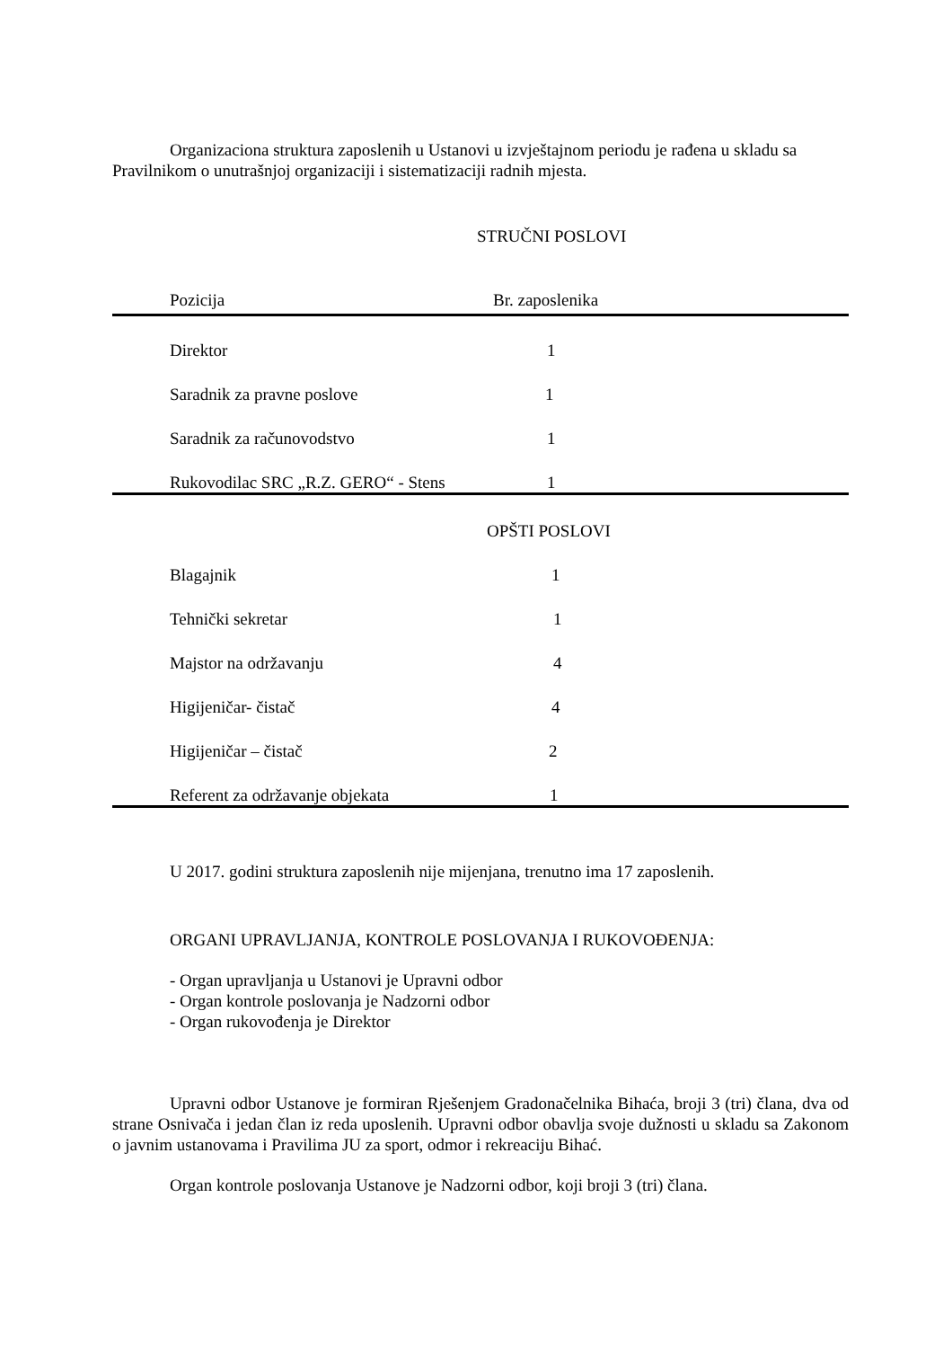Organizaciona struktura zaposlenih u Ustanovi u izvještajnom periodu je rađena u skladu sa Pravilnikom o unutrašnjoj organizaciji i sistematizaciji radnih mjesta.
STRUČNI POSLOVI
| Pozicija | Br. zaposlenika |
| Direktor | 1 |
| Saradnik za pravne poslove | 1 |
| Saradnik za računovodstvo | 1 |
| Rukovodilac SRC „R.Z. GERO“ - Stens | 1 |
OPŠTI POSLOVI
| Blagajnik | 1 |
| Tehnički sekretar | 1 |
| Majstor na održavanju | 4 |
| Higijeničar- čistač | 4 |
| Higijeničar – čistač | 2 |
| Referent za održavanje objekata | 1 |
U 2017. godini struktura zaposlenih nije mijenjana, trenutno ima 17 zaposlenih.
ORGANI UPRAVLJANJA, KONTROLE POSLOVANJA I RUKOVOĐENJA:
- Organ upravljanja u Ustanovi je Upravni odbor
- Organ kontrole poslovanja je Nadzorni odbor
- Organ rukovođenja je Direktor
Upravni odbor Ustanove je formiran Rješenjem Gradonačelnika Bihaća, broji 3 (tri) člana, dva od strane Osnivača i jedan član iz reda uposlenih. Upravni odbor obavlja svoje dužnosti u skladu sa Zakonom o javnim ustanovama i Pravilima JU za sport, odmor i rekreaciju Bihać.
Organ kontrole poslovanja Ustanove je Nadzorni odbor, koji broji 3 (tri) člana.